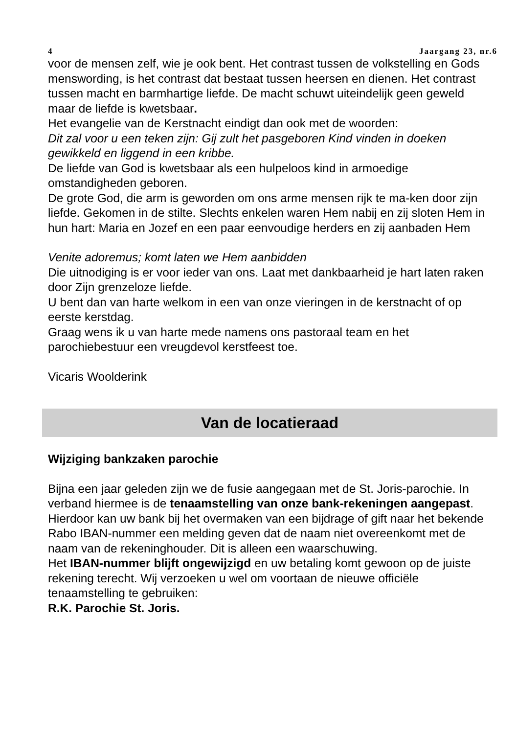4 Jaargang 23, nr.6
voor de mensen zelf, wie je ook bent. Het contrast tussen de volkstelling en Gods menswording, is het contrast dat bestaat tussen heersen en dienen. Het contrast tussen macht en barmhartige liefde. De macht schuwt uiteindelijk geen geweld maar de liefde is kwetsbaar.
Het evangelie van de Kerstnacht eindigt dan ook met de woorden:
Dit zal voor u een teken zijn: Gij zult het pasgeboren Kind vinden in doeken gewikkeld en liggend in een kribbe.
De liefde van God is kwetsbaar als een hulpeloos kind in armoedige omstandigheden geboren.
De grote God, die arm is geworden om ons arme mensen rijk te ma-ken door zijn liefde. Gekomen in de stilte. Slechts enkelen waren Hem nabij en zij sloten Hem in hun hart: Maria en Jozef en een paar eenvoudige herders en zij aanbaden Hem
Venite adoremus; komt laten we Hem aanbidden
Die uitnodiging is er voor ieder van ons. Laat met dankbaarheid je hart laten raken door Zijn grenzeloze liefde.
U bent dan van harte welkom in een van onze vieringen in de kerstnacht of op eerste kerstdag.
Graag wens ik u van harte mede namens ons pastoraal team en het parochiebestuur een vreugdevol kerstfeest toe.
Vicaris Woolderink
Van de locatieraad
Wijziging bankzaken parochie
Bijna een jaar geleden zijn we de fusie aangegaan met de St. Joris-parochie. In verband hiermee is de tenaamstelling van onze bank-rekeningen aangepast.
Hierdoor kan uw bank bij het overmaken van een bijdrage of gift naar het bekende Rabo IBAN-nummer een melding geven dat de naam niet overeenkomt met de naam van de rekeninghouder. Dit is alleen een waarschuwing.
Het IBAN-nummer blijft ongewijzigd en uw betaling komt gewoon op de juiste rekening terecht. Wij verzoeken u wel om voortaan de nieuwe officiële tenaamstelling te gebruiken:
R.K. Parochie St. Joris.